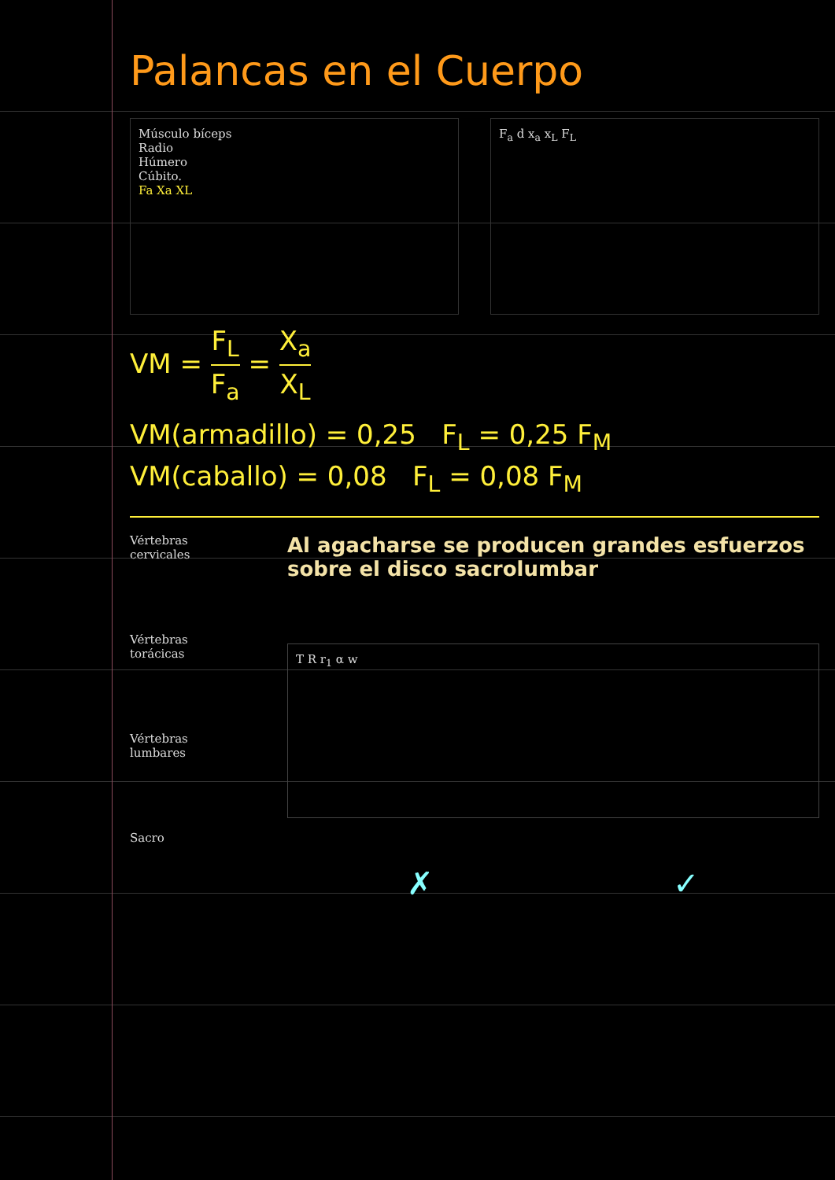Palancas en el Cuerpo
Músculo bíceps
Radio
Húmero
Cúbito.
Fa Xa XL
F<sub>a</sub> d x<sub>a</sub> x<sub>L</sub> F<sub>L</sub>
VM = F<sub>L</sub> F<sub>a</sub> = X<sub>a</sub> X<sub>L</sub>
VM(armadillo) = 0,25 F<sub>L</sub> = 0,25 F<sub>M</sub>
VM(caballo) = 0,08 F<sub>L</sub> = 0,08 F<sub>M</sub>
Vértebras
cervicales
Vértebras
torácicas
Vértebras
lumbares
Sacro
Al agacharse se producen grandes esfuerzos sobre el disco sacrolumbar
T R r<sub>1</sub> α w
✗ ✓